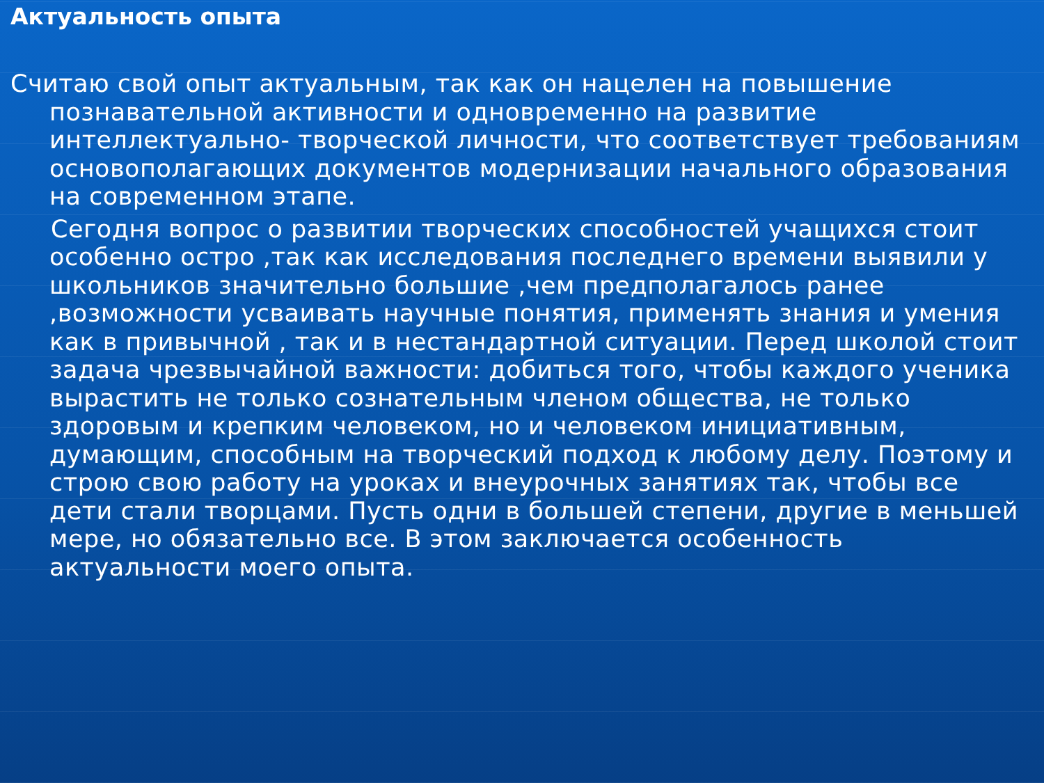Актуальность опыта
Считаю свой опыт актуальным, так как он нацелен на повышение познавательной активности и одновременно на развитие интеллектуально- творческой личности, что соответствует требованиям основополагающих документов модернизации начального образования на современном этапе.
Сегодня вопрос о развитии творческих способностей учащихся стоит особенно остро ,так как исследования последнего времени выявили у школьников значительно большие ,чем предполагалось ранее ,возможности усваивать научные понятия, применять знания и умения как в привычной , так и в нестандартной ситуации. Перед школой стоит задача чрезвычайной важности: добиться того, чтобы каждого ученика вырастить не только сознательным членом общества, не только здоровым и крепким человеком, но и человеком инициативным, думающим, способным на творческий подход к любому делу. Поэтому и строю свою работу на уроках и внеурочных занятиях так, чтобы все дети стали творцами. Пусть одни в большей степени, другие в меньшей мере, но обязательно все. В этом заключается особенность актуальности моего опыта.